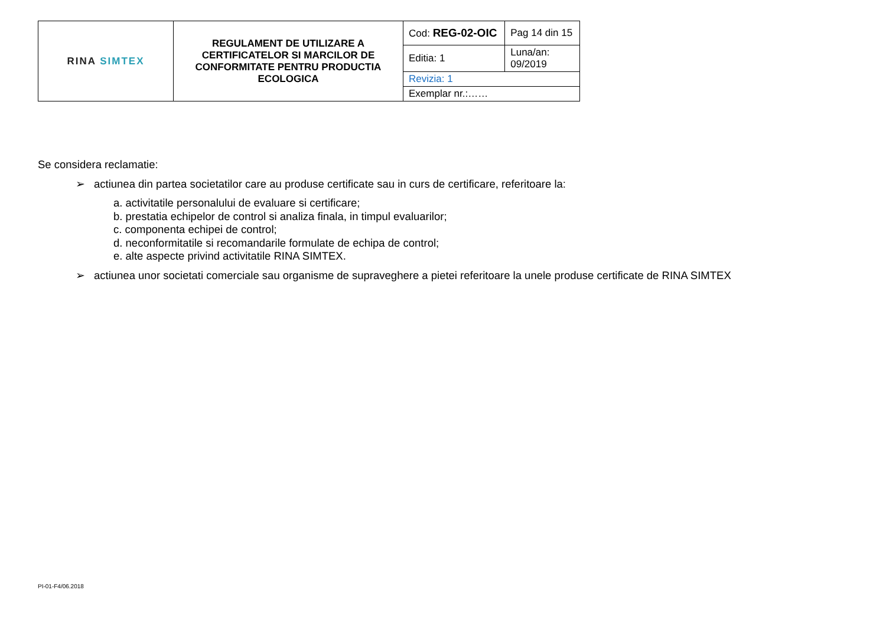| RINA SIMTEX | REGULAMENT DE UTILIZARE A CERTIFICATELOR SI MARCILOR DE CONFORMITATE PENTRU PRODUCTIA ECOLOGICA | Cod: REG-02-OIC | Pag 14 din 15 |
| | | Editia: 1 | Luna/an: 09/2019 |
| | | Revizia: 1 | |
| | | Exemplar nr.:…… | |
Se considera reclamatie:
➢ actiunea din partea societatilor care au produse certificate sau in curs de certificare, referitoare la:
a. activitatile personalului de evaluare si certificare;
b. prestatia echipelor de control si analiza finala, in timpul evaluarilor;
c. componenta echipei de control;
d. neconformitatile si recomandarile formulate de echipa de control;
e. alte aspecte privind activitatile RINA SIMTEX.
➢ actiunea unor societati comerciale sau organisme de supraveghere a pietei referitoare la unele produse certificate de RINA SIMTEX
PI-01-F4/06.2018